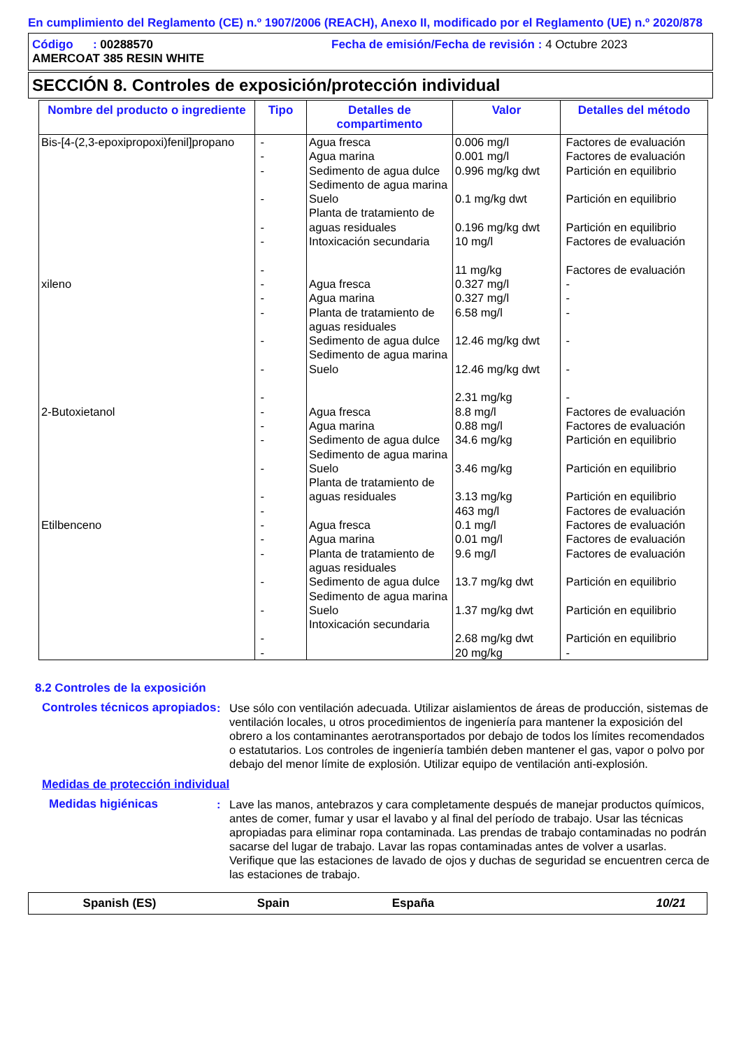En cumplimiento del Reglamento (CE) n.º 1907/2006 (REACH), Anexo II, modificado por el Reglamento (UE) n.º 2020/878
Código : 00288570 Fecha de emisión/Fecha de revisión : 4 Octubre 2023
AMERCOAT 385 RESIN WHITE
SECCIÓN 8. Controles de exposición/protección individual
| Nombre del producto o ingrediente | Tipo | Detalles de compartimento | Valor | Detalles del método |
| --- | --- | --- | --- | --- |
| Bis-[4-(2,3-epoxipropoxi)fenil]propano | - - - - - - - | Agua fresca Agua marina Sedimento de agua dulce Sedimento de agua marina Suelo Planta de tratamiento de aguas residuales Intoxicación secundaria | 0.006 mg/l 0.001 mg/l 0.996 mg/kg dwt 0.1 mg/kg dwt 0.196 mg/kg dwt 10 mg/l 11 mg/kg | Factores de evaluación Factores de evaluación Partición en equilibrio Partición en equilibrio Partición en equilibrio Factores de evaluación Factores de evaluación |
| xileno | - - - - - - | Agua fresca Agua marina Planta de tratamiento de aguas residuales Sedimento de agua dulce Sedimento de agua marina Suelo | 0.327 mg/l 0.327 mg/l 6.58 mg/l 12.46 mg/kg dwt 12.46 mg/kg dwt 2.31 mg/kg | - - - - - - |
| 2-Butoxietanol | - - - - - - | Agua fresca Agua marina Sedimento de agua dulce Sedimento de agua marina Suelo Planta de tratamiento de aguas residuales | 8.8 mg/l 0.88 mg/l 34.6 mg/kg 3.46 mg/kg 3.13 mg/kg 463 mg/l | Factores de evaluación Factores de evaluación Partición en equilibrio Partición en equilibrio Partición en equilibrio Factores de evaluación |
| Etilbenceno | - - - - - - - | Agua fresca Agua marina Planta de tratamiento de aguas residuales Sedimento de agua dulce Sedimento de agua marina Suelo Intoxicación secundaria | 0.1 mg/l 0.01 mg/l 9.6 mg/l 13.7 mg/kg dwt 1.37 mg/kg dwt 2.68 mg/kg dwt 20 mg/kg | Factores de evaluación Factores de evaluación Factores de evaluación Partición en equilibrio Partición en equilibrio Partición en equilibrio - |
8.2 Controles de la exposición
Controles técnicos apropiados
: Use sólo con ventilación adecuada. Utilizar aislamientos de áreas de producción, sistemas de ventilación locales, u otros procedimientos de ingeniería para mantener la exposición del obrero a los contaminantes aerotransportados por debajo de todos los límites recomendados o estatutarios. Los controles de ingeniería también deben mantener el gas, vapor o polvo por debajo del menor límite de explosión. Utilizar equipo de ventilación anti-explosión.
Medidas de protección individual
Medidas higiénicas : Lave las manos, antebrazos y cara completamente después de manejar productos químicos, antes de comer, fumar y usar el lavabo y al final del período de trabajo. Usar las técnicas apropiadas para eliminar ropa contaminada. Las prendas de trabajo contaminadas no podrán sacarse del lugar de trabajo. Lavar las ropas contaminadas antes de volver a usarlas. Verifique que las estaciones de lavado de ojos y duchas de seguridad se encuentren cerca de las estaciones de trabajo.
Spanish (ES) Spain España 10/21